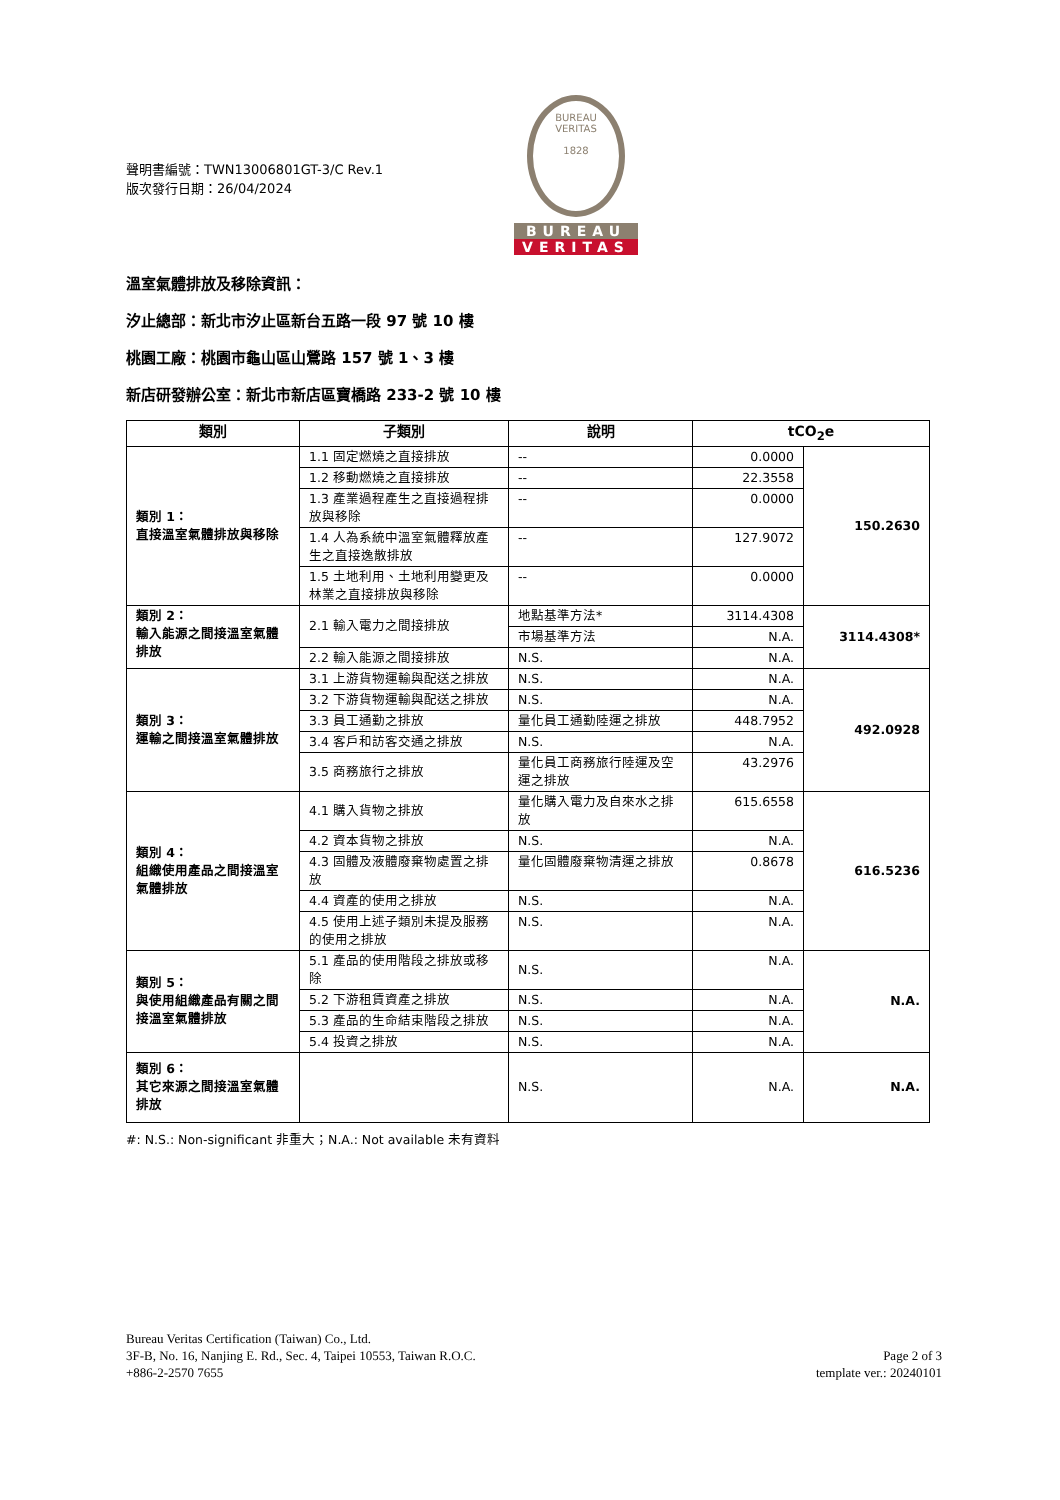聲明書編號：TWN13006801GT-3/C Rev.1
版次發行日期：26/04/2024
BUREAU VERITAS
1828
BUREAU
VERITAS
溫室氣體排放及移除資訊：
汐止總部：新北市汐止區新台五路一段 97 號 10 樓
桃園工廠：桃園市龜山區山鶯路 157 號 1、3 樓
新店研發辦公室：新北市新店區寶橋路 233-2 號 10 樓
| 類別 | 子類別 | 說明 | tCO<sub>2</sub>e | |
| --- | --- | --- | --- | --- |
| 類別 1： 直接溫室氣體排放與移除 | 1.1 固定燃燒之直接排放 | -- | 0.0000 | 150.2630 |
| | 1.2 移動燃燒之直接排放 | -- | 22.3558 | |
| | 1.3 產業過程產生之直接過程排放與移除 | -- | 0.0000 | |
| | 1.4 人為系統中溫室氣體釋放產生之直接逸散排放 | -- | 127.9072 | |
| | 1.5 土地利用、土地利用變更及林業之直接排放與移除 | -- | 0.0000 | |
| 類別 2： 輸入能源之間接溫室氣體排放 | 2.1 輸入電力之間接排放 | 地點基準方法* | 3114.4308 | 3114.4308* |
| | | 市場基準方法 | N.A. | |
| | 2.2 輸入能源之間接排放 | N.S. | N.A. | |
| 類別 3： 運輸之間接溫室氣體排放 | 3.1 上游貨物運輸與配送之排放 | N.S. | N.A. | 492.0928 |
| | 3.2 下游貨物運輸與配送之排放 | N.S. | N.A. | |
| | 3.3 員工通勤之排放 | 量化員工通勤陸運之排放 | 448.7952 | |
| | 3.4 客戶和訪客交通之排放 | N.S. | N.A. | |
| | 3.5 商務旅行之排放 | 量化員工商務旅行陸運及空運之排放 | 43.2976 | |
| 類別 4： 組織使用產品之間接溫室氣體排放 | 4.1 購入貨物之排放 | 量化購入電力及自來水之排放 | 615.6558 | 616.5236 |
| | 4.2 資本貨物之排放 | N.S. | N.A. | |
| | 4.3 固體及液體廢棄物處置之排放 | 量化固體廢棄物清運之排放 | 0.8678 | |
| | 4.4 資產的使用之排放 | N.S. | N.A. | |
| | 4.5 使用上述子類別未提及服務的使用之排放 | N.S. | N.A. | |
| 類別 5： 與使用組織產品有關之間接溫室氣體排放 | 5.1 產品的使用階段之排放或移除 | N.S. | N.A. | N.A. |
| | 5.2 下游租賃資產之排放 | N.S. | N.A. | |
| | 5.3 產品的生命結束階段之排放 | N.S. | N.A. | |
| | 5.4 投資之排放 | N.S. | N.A. | |
| 類別 6： 其它來源之間接溫室氣體排放 | | N.S. | N.A. | N.A. |
#: N.S.: Non-significant 非重大；N.A.: Not available 未有資料
Bureau Veritas Certification (Taiwan) Co., Ltd.
3F-B, No. 16, Nanjing E. Rd., Sec. 4, Taipei 10553, Taiwan R.O.C.
+886-2-2570 7655
Page 2 of 3
template ver.: 20240101